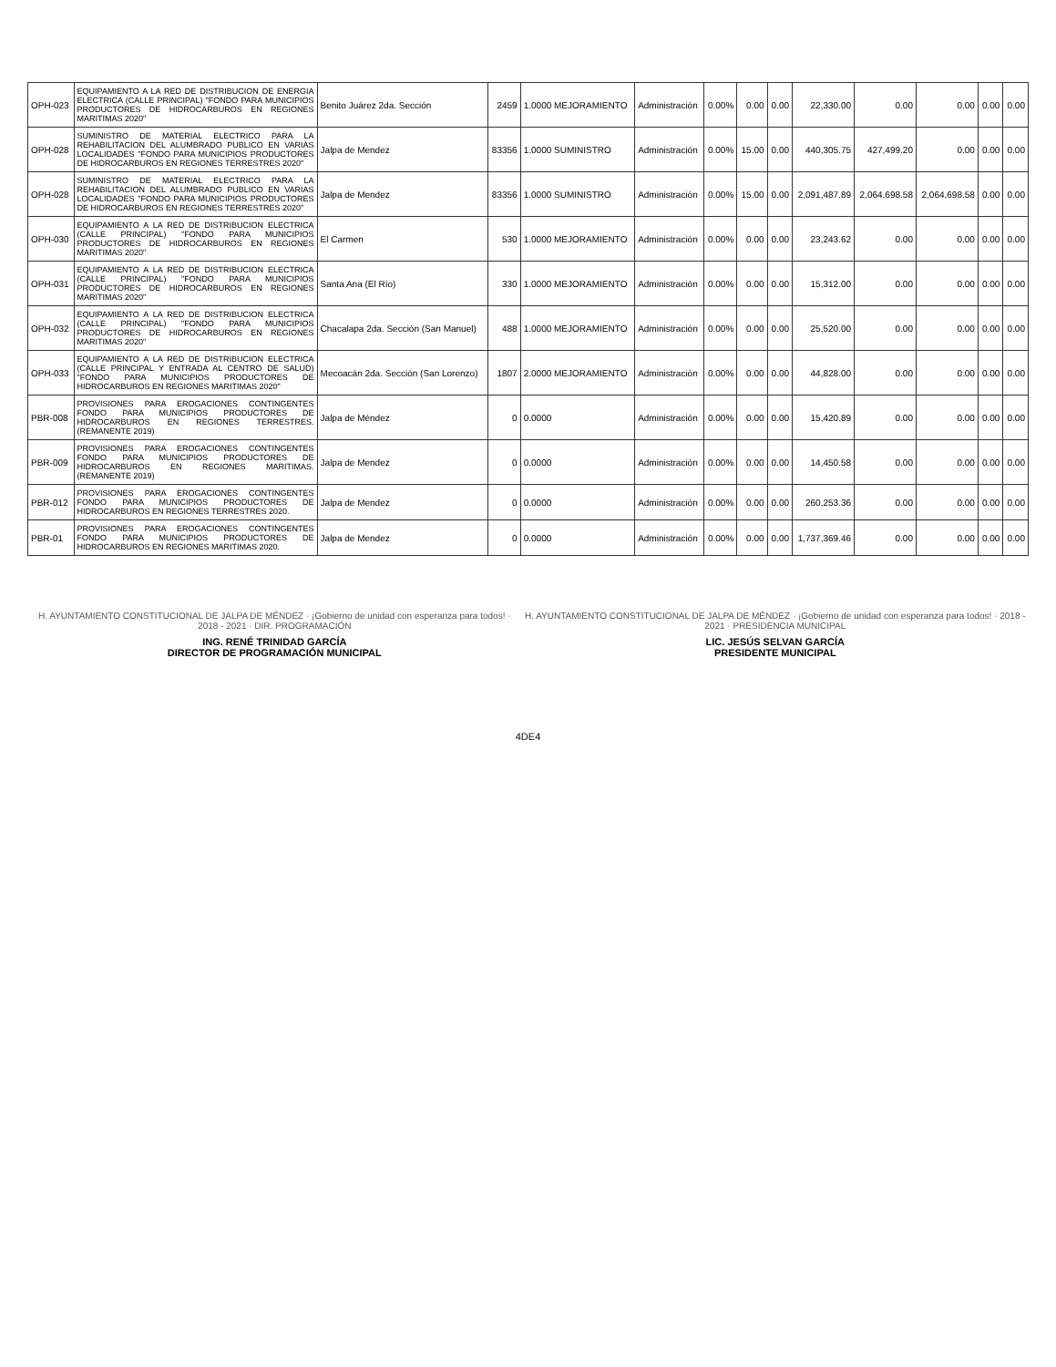| OPH-023 | EQUIPAMIENTO A LA RED DE DISTRIBUCION DE ENERGIA ELECTRICA (CALLE PRINCIPAL) "FONDO PARA MUNICIPIOS PRODUCTORES DE HIDROCARBUROS EN REGIONES MARITIMAS 2020" | Benito Juárez 2da. Sección | 2459 | 1.0000 MEJORAMIENTO | Administración | 0.00% | 0.00 | 0.00 | 22,330.00 | 0.00 | 0.00 | 0.00 | 0.00 |
| OPH-028 | SUMINISTRO DE MATERIAL ELECTRICO PARA LA REHABILITACION DEL ALUMBRADO PUBLICO EN VARIAS LOCALIDADES "FONDO PARA MUNICIPIOS PRODUCTORES DE HIDROCARBUROS EN REGIONES TERRESTRES 2020" | Jalpa de Mendez | 83356 | 1.0000 SUMINISTRO | Administración | 0.00% | 15.00 | 0.00 | 440,305.75 | 427,499.20 | 0.00 | 0.00 | 0.00 |
| OPH-028 | SUMINISTRO DE MATERIAL ELECTRICO PARA LA REHABILITACION DEL ALUMBRADO PUBLICO EN VARIAS LOCALIDADES "FONDO PARA MUNICIPIOS PRODUCTORES DE HIDROCARBUROS EN REGIONES TERRESTRES 2020" | Jalpa de Mendez | 83356 | 1.0000 SUMINISTRO | Administración | 0.00% | 15.00 | 0.00 | 2,091,487.89 | 2,064,698.58 | 2,064,698.58 | 0.00 | 0.00 |
| OPH-030 | EQUIPAMIENTO A LA RED DE DISTRIBUCION ELECTRICA (CALLE PRINCIPAL) "FONDO PARA MUNICIPIOS PRODUCTORES DE HIDROCARBUROS EN REGIONES MARITIMAS 2020" | El Carmen | 530 | 1.0000 MEJORAMIENTO | Administración | 0.00% | 0.00 | 0.00 | 23,243.62 | 0.00 | 0.00 | 0.00 | 0.00 |
| OPH-031 | EQUIPAMIENTO A LA RED DE DISTRIBUCION ELECTRICA (CALLE PRINCIPAL) "FONDO PARA MUNICIPIOS PRODUCTORES DE HIDROCARBUROS EN REGIONES MARITIMAS 2020" | Santa Ana (El Río) | 330 | 1.0000 MEJORAMIENTO | Administración | 0.00% | 0.00 | 0.00 | 15,312.00 | 0.00 | 0.00 | 0.00 | 0.00 |
| OPH-032 | EQUIPAMIENTO A LA RED DE DISTRIBUCION ELECTRICA (CALLE PRINCIPAL) "FONDO PARA MUNICIPIOS PRODUCTORES DE HIDROCARBUROS EN REGIONES MARITIMAS 2020" | Chacalapa 2da. Sección (San Manuel) | 488 | 1.0000 MEJORAMIENTO | Administración | 0.00% | 0.00 | 0.00 | 25,520.00 | 0.00 | 0.00 | 0.00 | 0.00 |
| OPH-033 | EQUIPAMIENTO A LA RED DE DISTRIBUCION ELECTRICA (CALLE PRINCIPAL Y ENTRADA AL CENTRO DE SALUD) "FONDO PARA MUNICIPIOS PRODUCTORES DE HIDROCARBUROS EN REGIONES MARITIMAS 2020" | Mecoacán 2da. Sección (San Lorenzo) | 1807 | 2.0000 MEJORAMIENTO | Administración | 0.00% | 0.00 | 0.00 | 44,828.00 | 0.00 | 0.00 | 0.00 | 0.00 |
| PBR-008 | PROVISIONES PARA EROGACIONES CONTINGENTES FONDO PARA MUNICIPIOS PRODUCTORES DE HIDROCARBUROS EN REGIONES TERRESTRES. (REMANENTE 2019) | Jalpa de Méndez | 0 | 0.0000 | Administración | 0.00% | 0.00 | 0.00 | 15,420.89 | 0.00 | 0.00 | 0.00 | 0.00 |
| PBR-009 | PROVISIONES PARA EROGACIONES CONTINGENTES FONDO PARA MUNICIPIOS PRODUCTORES DE HIDROCARBUROS EN REGIONES MARITIMAS. (REMANENTE 2019) | Jalpa de Mendez | 0 | 0.0000 | Administración | 0.00% | 0.00 | 0.00 | 14,450.58 | 0.00 | 0.00 | 0.00 | 0.00 |
| PBR-012 | PROVISIONES PARA EROGACIONES CONTINGENTES FONDO PARA MUNICIPIOS PRODUCTORES DE HIDROCARBUROS EN REGIONES TERRESTRES 2020. | Jalpa de Mendez | 0 | 0.0000 | Administración | 0.00% | 0.00 | 0.00 | 260,253.36 | 0.00 | 0.00 | 0.00 | 0.00 |
| PBR-01 | PROVISIONES PARA EROGACIONES CONTINGENTES FONDO PARA MUNICIPIOS PRODUCTORES DE HIDROCARBUROS EN REGIONES MARITIMAS 2020. | Jalpa de Mendez | 0 | 0.0000 | Administración | 0.00% | 0.00 | 0.00 | 1,737,369.46 | 0.00 | 0.00 | 0.00 | 0.00 |
H. AYUNTAMIENTO CONSTITUCIONAL DE JALPA DE MÉNDEZ · ¡Gobierno de unidad con esperanza para todos! · 2018 - 2021 · DIR. PROGRAMACIÓN
ING. RENÉ TRINIDAD GARCÍA
DIRECTOR DE PROGRAMACIÓN MUNICIPAL
H. AYUNTAMIENTO CONSTITUCIONAL DE JALPA DE MÉNDEZ · ¡Gobierno de unidad con esperanza para todos! · 2018 - 2021 · PRESIDENCIA MUNICIPAL
LIC. JESÚS SELVAN GARCÍA
PRESIDENTE MUNICIPAL
4DE4